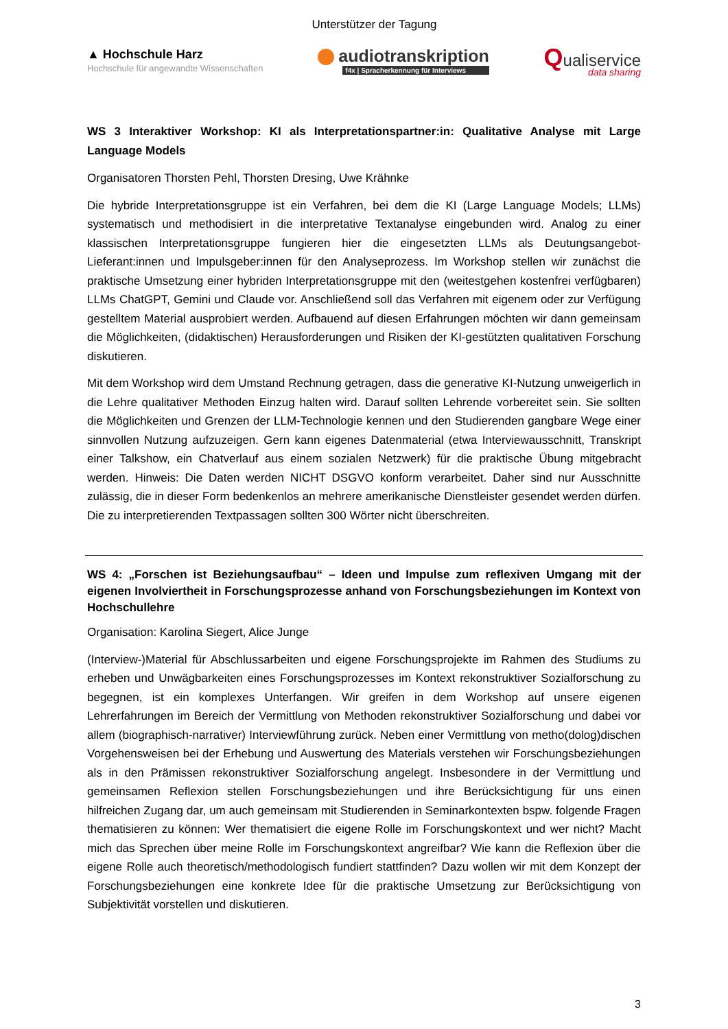Unterstützer der Tagung
▲ Hochschule Harz
Hochschule für angewandte Wissenschaften
audiotranskription
f4x | Spracherkennung für Interviews
Qualiservice
data sharing
WS 3 Interaktiver Workshop: KI als Interpretationspartner:in: Qualitative Analyse mit Large Language Models
Organisatoren Thorsten Pehl, Thorsten Dresing, Uwe Krähnke
Die hybride Interpretationsgruppe ist ein Verfahren, bei dem die KI (Large Language Models; LLMs) systematisch und methodisiert in die interpretative Textanalyse eingebunden wird. Analog zu einer klassischen Interpretationsgruppe fungieren hier die eingesetzten LLMs als Deutungsangebot-Lieferant:innen und Impulsgeber:innen für den Analyseprozess. Im Workshop stellen wir zunächst die praktische Umsetzung einer hybriden Interpretationsgruppe mit den (weitestgehen kostenfrei verfügbaren) LLMs ChatGPT, Gemini und Claude vor. Anschließend soll das Verfahren mit eigenem oder zur Verfügung gestelltem Material ausprobiert werden. Aufbauend auf diesen Erfahrungen möchten wir dann gemeinsam die Möglichkeiten, (didaktischen) Herausforderungen und Risiken der KI-gestützten qualitativen Forschung diskutieren.
Mit dem Workshop wird dem Umstand Rechnung getragen, dass die generative KI-Nutzung unweigerlich in die Lehre qualitativer Methoden Einzug halten wird. Darauf sollten Lehrende vorbereitet sein. Sie sollten die Möglichkeiten und Grenzen der LLM-Technologie kennen und den Studierenden gangbare Wege einer sinnvollen Nutzung aufzuzeigen. Gern kann eigenes Datenmaterial (etwa Interviewausschnitt, Transkript einer Talkshow, ein Chatverlauf aus einem sozialen Netzwerk) für die praktische Übung mitgebracht werden. Hinweis: Die Daten werden NICHT DSGVO konform verarbeitet. Daher sind nur Ausschnitte zulässig, die in dieser Form bedenkenlos an mehrere amerikanische Dienstleister gesendet werden dürfen. Die zu interpretierenden Textpassagen sollten 300 Wörter nicht überschreiten.
WS 4: „Forschen ist Beziehungsaufbau“ – Ideen und Impulse zum reflexiven Umgang mit der eigenen Involviertheit in Forschungsprozesse anhand von Forschungsbeziehungen im Kontext von Hochschullehre
Organisation: Karolina Siegert, Alice Junge
(Interview-)Material für Abschlussarbeiten und eigene Forschungsprojekte im Rahmen des Studiums zu erheben und Unwägbarkeiten eines Forschungsprozesses im Kontext rekonstruktiver Sozialforschung zu begegnen, ist ein komplexes Unterfangen. Wir greifen in dem Workshop auf unsere eigenen Lehrerfahrungen im Bereich der Vermittlung von Methoden rekonstruktiver Sozialforschung und dabei vor allem (biographisch-narrativer) Interviewführung zurück. Neben einer Vermittlung von metho(dolog)dischen Vorgehensweisen bei der Erhebung und Auswertung des Materials verstehen wir Forschungsbeziehungen als in den Prämissen rekonstruktiver Sozialforschung angelegt. Insbesondere in der Vermittlung und gemeinsamen Reflexion stellen Forschungsbeziehungen und ihre Berücksichtigung für uns einen hilfreichen Zugang dar, um auch gemeinsam mit Studierenden in Seminarkontexten bspw. folgende Fragen thematisieren zu können: Wer thematisiert die eigene Rolle im Forschungskontext und wer nicht? Macht mich das Sprechen über meine Rolle im Forschungskontext angreifbar? Wie kann die Reflexion über die eigene Rolle auch theoretisch/methodologisch fundiert stattfinden? Dazu wollen wir mit dem Konzept der Forschungsbeziehungen eine konkrete Idee für die praktische Umsetzung zur Berücksichtigung von Subjektivität vorstellen und diskutieren.
3